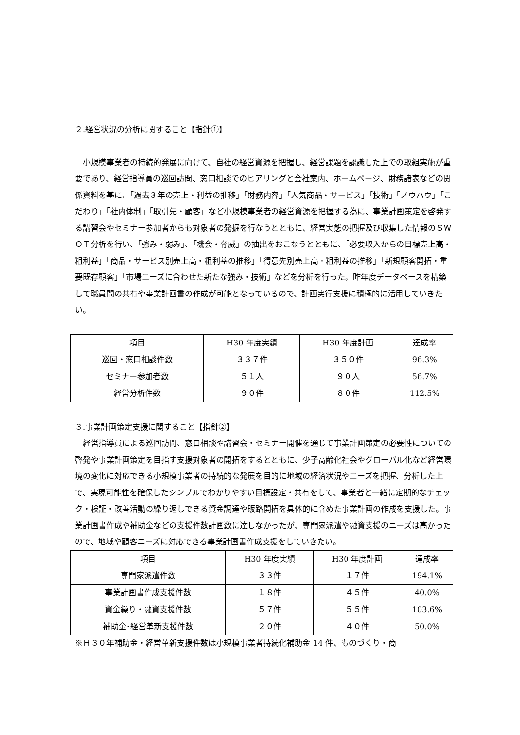２.経営状況の分析に関すること【指針①】
小規模事業者の持続的発展に向けて、自社の経営資源を把握し、経営課題を認識した上での取組実施が重要であり、経営指導員の巡回訪問、窓口相談でのヒアリングと会社案内、ホームページ、財務諸表などの関係資料を基に、「過去３年の売上・利益の推移」「財務内容」「人気商品・サービス」「技術」「ノウハウ」「こだわり」「社内体制」「取引先・顧客」など小規模事業者の経営資源を把握する為に、事業計画策定を啓発する講習会やセミナー参加者からも対象者の発掘を行なうとともに、経営実態の把握及び収集した情報のＳＷＯＴ分析を行い、「強み・弱み」、「機会・脅威」の抽出をおこなうとともに、「必要収入からの目標売上高・粗利益」「商品・サービス別売上高・粗利益の推移」「得意先別売上高・粗利益の推移」「新規顧客開拓・重要既存顧客」「市場ニーズに合わせた新たな強み・技術」などを分析を行った。昨年度データベースを構築して職員間の共有や事業計画書の作成が可能となっているので、計画実行支援に積極的に活用していきたい。
| 項目 | H30 年度実績 | H30 年度計画 | 達成率 |
| --- | --- | --- | --- |
| 巡回・窓口相談件数 | ３３７件 | ３５０件 | 96.3% |
| セミナー参加者数 | ５１人 | ９０人 | 56.7% |
| 経営分析件数 | ９０件 | ８０件 | 112.5% |
３.事業計画策定支援に関すること【指針②】
経営指導員による巡回訪問、窓口相談や講習会・セミナー開催を通じて事業計画策定の必要性についての啓発や事業計画策定を目指す支援対象者の開拓をするとともに、少子高齢化社会やグローバル化など経営環境の変化に対応できる小規模事業者の持続的な発展を目的に地域の経済状況やニーズを把握、分析した上で、実現可能性を確保したシンプルでわかりやすい目標設定・共有をして、事業者と一緒に定期的なチェック・検証・改善活動の繰り返しできる資金調達や販路開拓を具体的に含めた事業計画の作成を支援した。事業計画書作成や補助金などの支援件数計画数に達しなかったが、専門家派遣や融資支援のニーズは高かったので、地域や顧客ニーズに対応できる事業計画書作成支援をしていきたい。
| 項目 | H30 年度実績 | H30 年度計画 | 達成率 |
| --- | --- | --- | --- |
| 専門家派遣件数 | ３３件 | １７件 | 194.1% |
| 事業計画書作成支援件数 | １８件 | ４５件 | 40.0% |
| 資金繰り・融資支援件数 | ５７件 | ５５件 | 103.6% |
| 補助金･経営革新支援件数 | ２０件 | ４０件 | 50.0% |
※Ｈ３０年補助金・経営革新支援件数は小規模事業者持続化補助金 14 件、ものづくり・商